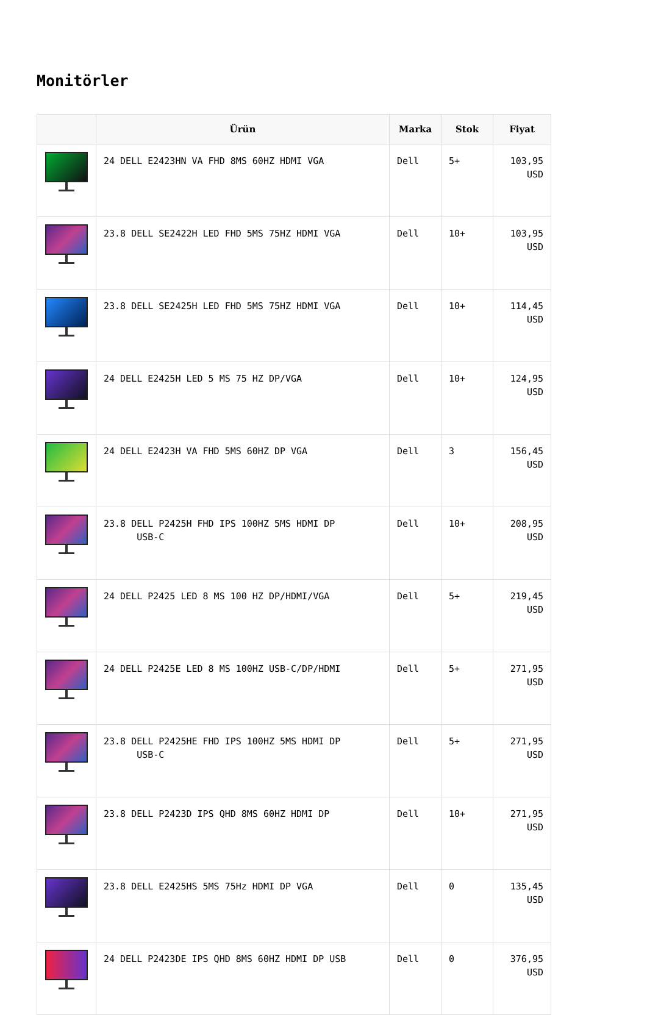Monitörler
| | Ürün | Marka | Stok | Fiyat |
| --- | --- | --- | --- | --- |
| | 24 DELL E2423HN VA FHD 8MS 60HZ HDMI VGA | Dell | 5+ | 103,95 USD |
| | 23.8 DELL SE2422H LED FHD 5MS 75HZ HDMI VGA | Dell | 10+ | 103,95 USD |
| | 23.8 DELL SE2425H LED FHD 5MS 75HZ HDMI VGA | Dell | 10+ | 114,45 USD |
| | 24 DELL E2425H LED 5 MS 75 HZ DP/VGA | Dell | 10+ | 124,95 USD |
| | 24 DELL E2423H VA FHD 5MS 60HZ DP VGA | Dell | 3 | 156,45 USD |
| | 23.8 DELL P2425H FHD IPS 100HZ 5MS HDMI DP USB-C | Dell | 10+ | 208,95 USD |
| | 24 DELL P2425 LED 8 MS 100 HZ DP/HDMI/VGA | Dell | 5+ | 219,45 USD |
| | 24 DELL P2425E LED 8 MS 100HZ USB-C/DP/HDMI | Dell | 5+ | 271,95 USD |
| | 23.8 DELL P2425HE FHD IPS 100HZ 5MS HDMI DP USB-C | Dell | 5+ | 271,95 USD |
| | 23.8 DELL P2423D IPS QHD 8MS 60HZ HDMI DP | Dell | 10+ | 271,95 USD |
| | 23.8 DELL E2425HS 5MS 75Hz HDMI DP VGA | Dell | 0 | 135,45 USD |
| | 24 DELL P2423DE IPS QHD 8MS 60HZ HDMI DP USB | Dell | 0 | 376,95 USD |